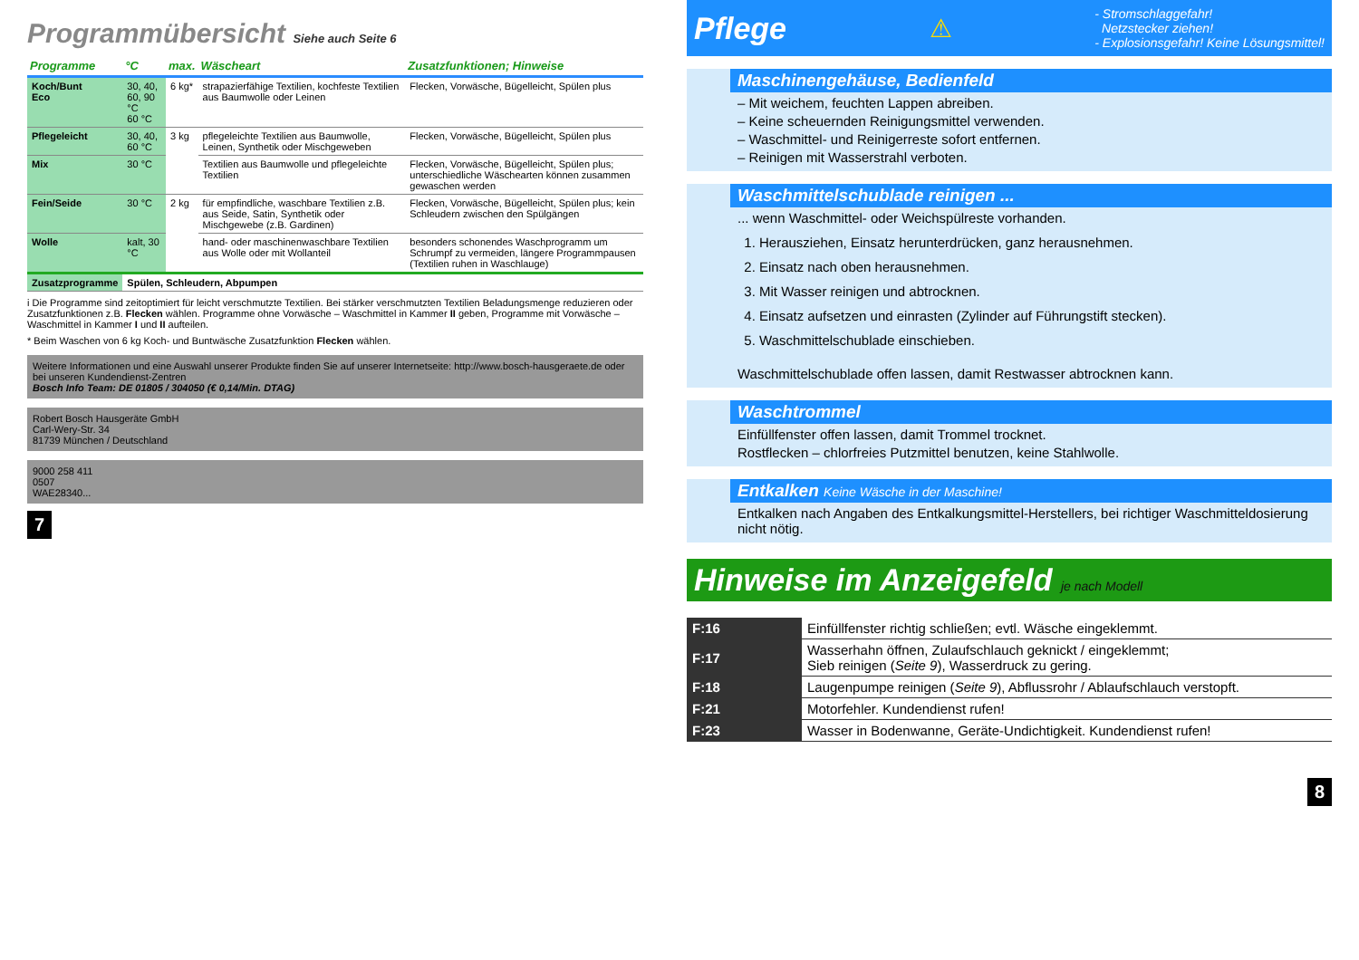Programmübersicht Siehe auch Seite 6
| Programme | °C | max. | Wäscheart | Zusatzfunktionen; Hinweise |
| --- | --- | --- | --- | --- |
| Koch/Bunt Eco | 30, 40, 60, 90 °C 60 °C | 6 kg* | strapazierfähige Textilien, kochfeste Textilien aus Baumwolle oder Leinen | Flecken, Vorwäsche, Bügelleicht, Spülen plus |
| Pflegeleicht | 30, 40, 60 °C | 3 kg | pflegeleichte Textilien aus Baumwolle, Leinen, Synthetik oder Mischgeweben | Flecken, Vorwäsche, Bügelleicht, Spülen plus |
| Mix | 30 °C | | Textilien aus Baumwolle und pflegeleichte Textilien | Flecken, Vorwäsche, Bügelleicht, Spülen plus; unterschiedliche Wäschearten können zusammen gewaschen werden |
| Fein/Seide | 30 °C | 2 kg | für empfindliche, waschbare Textilien z.B. aus Seide, Satin, Synthetik oder Mischgewebe (z.B. Gardinen) | Flecken, Vorwäsche, Bügelleicht, Spülen plus; kein Schleudern zwischen den Spülgängen |
| Wolle | kalt, 30 °C | | hand- oder maschinenwaschbare Textilien aus Wolle oder mit Wollanteil | besonders schonendes Waschprogramm um Schrumpf zu vermeiden, längere Programmpausen (Textilien ruhen in Waschlauge) |
| Zusatzprogramme | Spülen, Schleudern, Abpumpen | | | |
i Die Programme sind zeitoptimiert für leicht verschmutzte Textilien. Bei stärker verschmutzten Textilien Beladungsmenge reduzieren oder Zusatzfunktionen z.B. Flecken wählen. Programme ohne Vorwäsche – Waschmittel in Kammer II geben, Programme mit Vorwäsche – Waschmittel in Kammer I und II aufteilen.
* Beim Waschen von 6 kg Koch- und Buntwäsche Zusatzfunktion Flecken wählen.
Weitere Informationen und eine Auswahl unserer Produkte finden Sie auf unserer Internetseite: http://www.bosch-hausgeraete.de oder bei unseren Kundendienst-Zentren
Bosch Info Team: DE 01805 / 304050 (€ 0,14/Min. DTAG)
Robert Bosch Hausgeräte GmbH
Carl-Wery-Str. 34
81739 München / Deutschland
9000 258 411
0507
WAE28340...
7
Pflege
⚠
- Stromschlaggefahr!
Netzstecker ziehen!
- Explosionsgefahr! Keine Lösungsmittel!
Maschinengehäuse, Bedienfeld
– Mit weichem, feuchten Lappen abreiben.
– Keine scheuernden Reinigungsmittel verwenden.
– Waschmittel- und Reinigerreste sofort entfernen.
– Reinigen mit Wasserstrahl verboten.
Waschmittelschublade reinigen ...
... wenn Waschmittel- oder Weichspülreste vorhanden.
1. Herausziehen, Einsatz herunterdrücken, ganz herausnehmen.
2. Einsatz nach oben herausnehmen.
3. Mit Wasser reinigen und abtrocknen.
4. Einsatz aufsetzen und einrasten (Zylinder auf Führungstift stecken).
5. Waschmittelschublade einschieben.
Waschmittelschublade offen lassen, damit Restwasser abtrocknen kann.
Waschtrommel
Einfüllfenster offen lassen, damit Trommel trocknet.
Rostflecken – chlorfreies Putzmittel benutzen, keine Stahlwolle.
Entkalken Keine Wäsche in der Maschine!
Entkalken nach Angaben des Entkalkungsmittel-Herstellers, bei richtiger Waschmitteldosierung nicht nötig.
Hinweise im Anzeigefeld je nach Modell
| F:16 | Einfüllfenster richtig schließen; evtl. Wäsche eingeklemmt. |
| F:17 | Wasserhahn öffnen, Zulaufschlauch geknickt / eingeklemmt; Sieb reinigen ( Seite 9 ), Wasserdruck zu gering. |
| F:18 | Laugenpumpe reinigen ( Seite 9 ), Abflussrohr / Ablaufschlauch verstopft. |
| F:21 | Motorfehler. Kundendienst rufen! |
| F:23 | Wasser in Bodenwanne, Geräte-Undichtigkeit. Kundendienst rufen! |
8